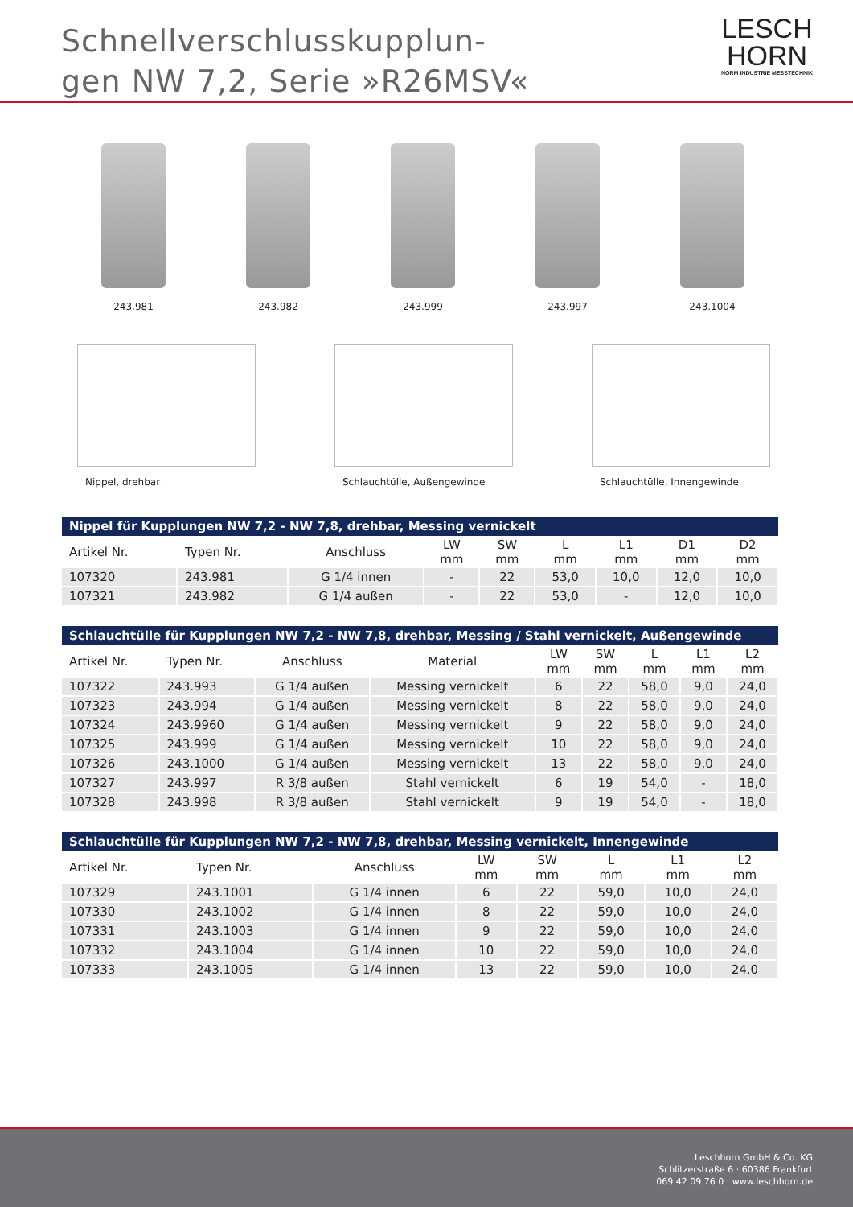Schnellverschlusskupplun-
gen NW 7,2, Serie »R26MSV«
LESCH
HORN
NORM INDUSTRIE MESSTECHNIK
243.981 243.982 243.999 243.997 243.1004
Nippel, drehbar Schlauchtülle, Außengewinde Schlauchtülle, Innengewinde
| Nippel für Kupplungen NW 7,2 - NW 7,8, drehbar, Messing vernickelt | | | | | | | | |
| --- | --- | --- | --- | --- | --- | --- | --- | --- |
| Artikel Nr. | Typen Nr. | Anschluss | LW mm | SW mm | L mm | L1 mm | D1 mm | D2 mm |
| 107320 | 243.981 | G 1/4 innen | - | 22 | 53,0 | 10,0 | 12,0 | 10,0 |
| 107321 | 243.982 | G 1/4 außen | - | 22 | 53,0 | - | 12,0 | 10,0 |
| Schlauchtülle für Kupplungen NW 7,2 - NW 7,8, drehbar, Messing / Stahl vernickelt, Außengewinde | | | | | | | | |
| --- | --- | --- | --- | --- | --- | --- | --- | --- |
| Artikel Nr. | Typen Nr. | Anschluss | Material | LW mm | SW mm | L mm | L1 mm | L2 mm |
| 107322 | 243.993 | G 1/4 außen | Messing vernickelt | 6 | 22 | 58,0 | 9,0 | 24,0 |
| 107323 | 243.994 | G 1/4 außen | Messing vernickelt | 8 | 22 | 58,0 | 9,0 | 24,0 |
| 107324 | 243.9960 | G 1/4 außen | Messing vernickelt | 9 | 22 | 58,0 | 9,0 | 24,0 |
| 107325 | 243.999 | G 1/4 außen | Messing vernickelt | 10 | 22 | 58,0 | 9,0 | 24,0 |
| 107326 | 243.1000 | G 1/4 außen | Messing vernickelt | 13 | 22 | 58,0 | 9,0 | 24,0 |
| 107327 | 243.997 | R 3/8 außen | Stahl vernickelt | 6 | 19 | 54,0 | - | 18,0 |
| 107328 | 243.998 | R 3/8 außen | Stahl vernickelt | 9 | 19 | 54,0 | - | 18,0 |
| Schlauchtülle für Kupplungen NW 7,2 - NW 7,8, drehbar, Messing vernickelt, Innengewinde | | | | | | | |
| --- | --- | --- | --- | --- | --- | --- | --- |
| Artikel Nr. | Typen Nr. | Anschluss | LW mm | SW mm | L mm | L1 mm | L2 mm |
| 107329 | 243.1001 | G 1/4 innen | 6 | 22 | 59,0 | 10,0 | 24,0 |
| 107330 | 243.1002 | G 1/4 innen | 8 | 22 | 59,0 | 10,0 | 24,0 |
| 107331 | 243.1003 | G 1/4 innen | 9 | 22 | 59,0 | 10,0 | 24,0 |
| 107332 | 243.1004 | G 1/4 innen | 10 | 22 | 59,0 | 10,0 | 24,0 |
| 107333 | 243.1005 | G 1/4 innen | 13 | 22 | 59,0 | 10,0 | 24,0 |
Leschhorn GmbH & Co. KG
Schlitzerstraße 6 · 60386 Frankfurt
069 42 09 76 0 · www.leschhorn.de